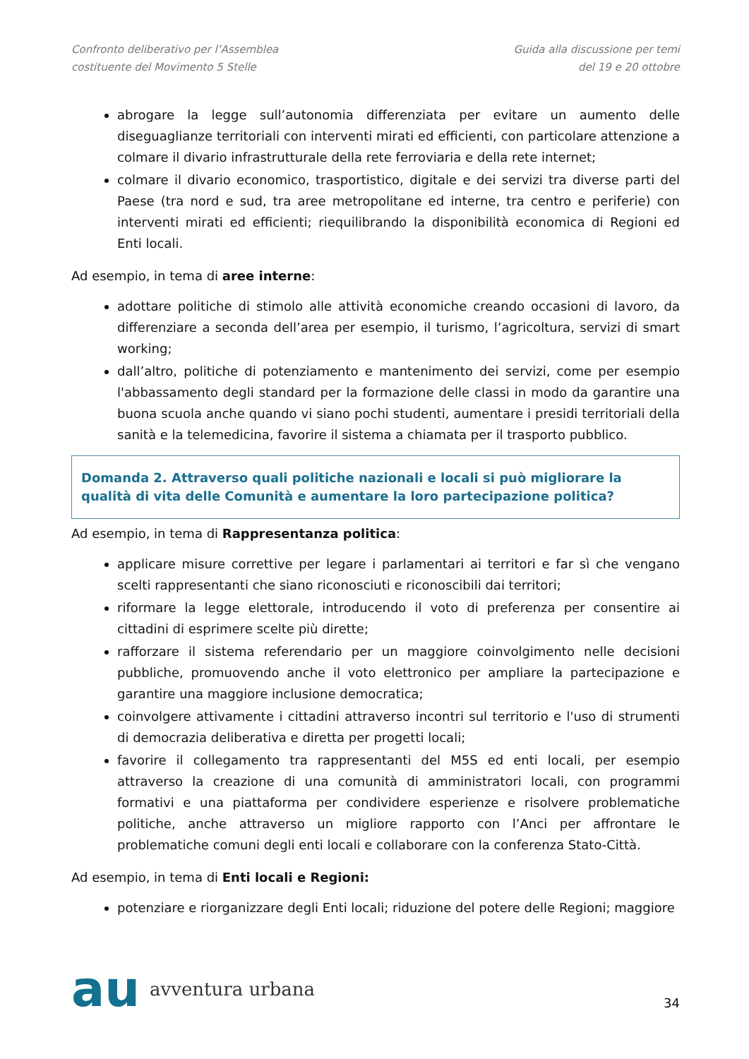Confronto deliberativo per l’Assemblea
costituente del Movimento 5 Stelle
Guida alla discussione per temi
del 19 e 20 ottobre
abrogare la legge sull’autonomia differenziata per evitare un aumento delle diseguaglianze territoriali con interventi mirati ed efficienti, con particolare attenzione a colmare il divario infrastrutturale della rete ferroviaria e della rete internet;
colmare il divario economico, trasportistico, digitale e dei servizi tra diverse parti del Paese (tra nord e sud, tra aree metropolitane ed interne, tra centro e periferie) con interventi mirati ed efficienti; riequilibrando la disponibilità economica di Regioni ed Enti locali.
Ad esempio, in tema di aree interne:
adottare politiche di stimolo alle attività economiche creando occasioni di lavoro, da differenziare a seconda dell’area per esempio, il turismo, l’agricoltura, servizi di smart working;
dall’altro, politiche di potenziamento e mantenimento dei servizi, come per esempio l'abbassamento degli standard per la formazione delle classi in modo da garantire una buona scuola anche quando vi siano pochi studenti, aumentare i presidi territoriali della sanità e la telemedicina, favorire il sistema a chiamata per il trasporto pubblico.
Domanda 2. Attraverso quali politiche nazionali e locali si può migliorare la qualità di vita delle Comunità e aumentare la loro partecipazione politica?
Ad esempio, in tema di Rappresentanza politica:
applicare misure correttive per legare i parlamentari ai territori e far sì che vengano scelti rappresentanti che siano riconosciuti e riconoscibili dai territori;
riformare la legge elettorale, introducendo il voto di preferenza per consentire ai cittadini di esprimere scelte più dirette;
rafforzare il sistema referendario per un maggiore coinvolgimento nelle decisioni pubbliche, promuovendo anche il voto elettronico per ampliare la partecipazione e garantire una maggiore inclusione democratica;
coinvolgere attivamente i cittadini attraverso incontri sul territorio e l'uso di strumenti di democrazia deliberativa e diretta per progetti locali;
favorire il collegamento tra rappresentanti del M5S ed enti locali, per esempio attraverso la creazione di una comunità di amministratori locali, con programmi formativi e una piattaforma per condividere esperienze e risolvere problematiche politiche, anche attraverso un migliore rapporto con l’Anci per affrontare le problematiche comuni degli enti locali e collaborare con la conferenza Stato-Città.
Ad esempio, in tema di Enti locali e Regioni:
potenziare e riorganizzare degli Enti locali; riduzione del potere delle Regioni; maggiore
au avventura urbana
34